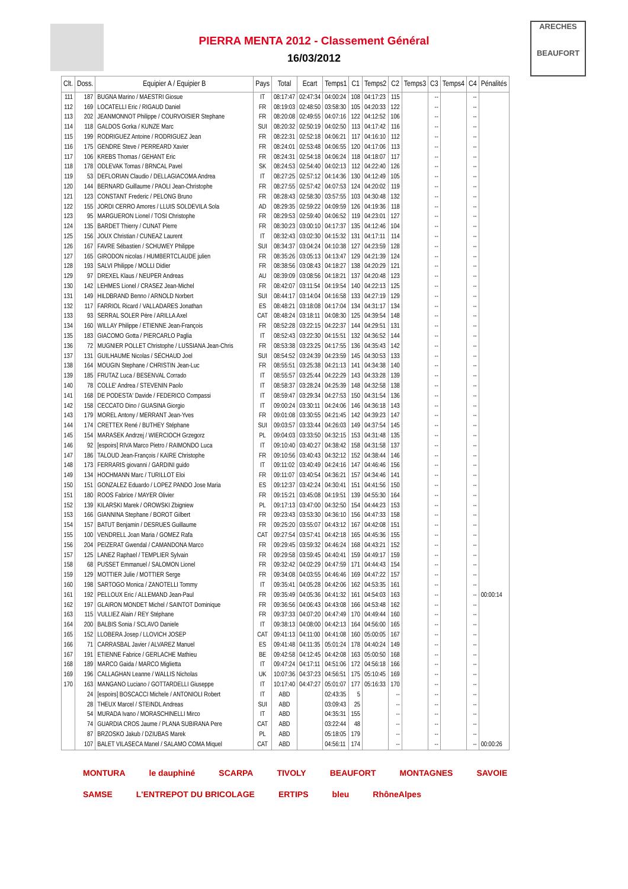ARECHES
BEAUFORT
PIERRA MENTA 2012 - Classement Général
16/03/2012
| Clt. | Doss. | Equipier A / Equipier B | Pays | Total | Ecart | Temps1 | C1 | Temps2 | C2 | Temps3 | C3 | Temps4 | C4 | Pénalités |
| --- | --- | --- | --- | --- | --- | --- | --- | --- | --- | --- | --- | --- | --- | --- |
| 111 | 187 | BUGNA Marino / MAESTRI Giosue | IT | 08:17:47 | 02:47:34 | 04:00:24 | 108 | 04:17:23 | 115 | | -- | | -- | |
| 112 | 169 | LOCATELLI Eric / RIGAUD Daniel | FR | 08:19:03 | 02:48:50 | 03:58:30 | 105 | 04:20:33 | 122 | | -- | | -- | |
| 113 | 202 | JEANMONNOT Philippe / COURVOISIER Stephane | FR | 08:20:08 | 02:49:55 | 04:07:16 | 122 | 04:12:52 | 106 | | -- | | -- | |
| 114 | 118 | GALDOS Gorka / KUNZE Marc | SUI | 08:20:32 | 02:50:19 | 04:02:50 | 113 | 04:17:42 | 116 | | -- | | -- | |
| 115 | 199 | RODRIGUEZ Antoine / RODRIGUEZ Jean | FR | 08:22:31 | 02:52:18 | 04:06:21 | 117 | 04:16:10 | 112 | | -- | | -- | |
| 116 | 175 | GENDRE Steve / PERREARD Xavier | FR | 08:24:01 | 02:53:48 | 04:06:55 | 120 | 04:17:06 | 113 | | -- | | -- | |
| 117 | 106 | KREBS Thomas / GEHANT Eric | FR | 08:24:31 | 02:54:18 | 04:06:24 | 118 | 04:18:07 | 117 | | -- | | -- | |
| 118 | 178 | ODLEVAK Tomas / BRNCAL Pavel | SK | 08:24:53 | 02:54:40 | 04:02:13 | 112 | 04:22:40 | 126 | | -- | | -- | |
| 119 | 53 | DEFLORIAN Claudio / DELLAGIACOMA Andrea | IT | 08:27:25 | 02:57:12 | 04:14:36 | 130 | 04:12:49 | 105 | | -- | | -- | |
| 120 | 144 | BERNARD Guillaume / PAOLI Jean-Christophe | FR | 08:27:55 | 02:57:42 | 04:07:53 | 124 | 04:20:02 | 119 | | -- | | -- | |
| 121 | 123 | CONSTANT Frederic / PELONG Bruno | FR | 08:28:43 | 02:58:30 | 03:57:55 | 103 | 04:30:48 | 132 | | -- | | -- | |
| 122 | 155 | JORDI CERRO Amores / LLUIS SOLDEVILA Sola | AD | 08:29:35 | 02:59:22 | 04:09:59 | 126 | 04:19:36 | 118 | | -- | | -- | |
| 123 | 95 | MARGUERON Lionel / TOSI Christophe | FR | 08:29:53 | 02:59:40 | 04:06:52 | 119 | 04:23:01 | 127 | | -- | | -- | |
| 124 | 135 | BARDET Thierry / CUNAT Pierre | FR | 08:30:23 | 03:00:10 | 04:17:37 | 135 | 04:12:46 | 104 | | -- | | -- | |
| 125 | 156 | JOUX Christian / CUNEAZ Laurent | IT | 08:32:43 | 03:02:30 | 04:15:32 | 131 | 04:17:11 | 114 | | -- | | -- | |
| 126 | 167 | FAVRE Sébastien / SCHUWEY Philippe | SUI | 08:34:37 | 03:04:24 | 04:10:38 | 127 | 04:23:59 | 128 | | -- | | -- | |
| 127 | 165 | GIRODON nicolas / HUMBERTCLAUDE julien | FR | 08:35:26 | 03:05:13 | 04:13:47 | 129 | 04:21:39 | 124 | | -- | | -- | |
| 128 | 193 | SALVI Philippe / MOLLI Didier | FR | 08:38:56 | 03:08:43 | 04:18:27 | 138 | 04:20:29 | 121 | | -- | | -- | |
| 129 | 97 | DREXEL Klaus / NEUPER Andreas | AU | 08:39:09 | 03:08:56 | 04:18:21 | 137 | 04:20:48 | 123 | | -- | | -- | |
| 130 | 142 | LEHMES Lionel / CRASEZ Jean-Michel | FR | 08:42:07 | 03:11:54 | 04:19:54 | 140 | 04:22:13 | 125 | | -- | | -- | |
| 131 | 149 | HILDBRAND Benno / ARNOLD Norbert | SUI | 08:44:17 | 03:14:04 | 04:16:58 | 133 | 04:27:19 | 129 | | -- | | -- | |
| 132 | 117 | FARRIOL Ricard / VALLADARES Jonathan | ES | 08:48:21 | 03:18:08 | 04:17:04 | 134 | 04:31:17 | 134 | | -- | | -- | |
| 133 | 93 | SERRAL SOLER Père / ARILLA Axel | CAT | 08:48:24 | 03:18:11 | 04:08:30 | 125 | 04:39:54 | 148 | | -- | | -- | |
| 134 | 160 | WILLAY Philippe / ETIENNE Jean-François | FR | 08:52:28 | 03:22:15 | 04:22:37 | 144 | 04:29:51 | 131 | | -- | | -- | |
| 135 | 183 | GIACOMO Gotta / PIERCARLO Paglia | IT | 08:52:43 | 03:22:30 | 04:15:51 | 132 | 04:36:52 | 144 | | -- | | -- | |
| 136 | 72 | MUGNIER POLLET Christophe / LUSSIANA Jean-Chris | FR | 08:53:38 | 03:23:25 | 04:17:55 | 136 | 04:35:43 | 142 | | -- | | -- | |
| 137 | 131 | GUILHAUME Nicolas / SÉCHAUD Joel | SUI | 08:54:52 | 03:24:39 | 04:23:59 | 145 | 04:30:53 | 133 | | -- | | -- | |
| 138 | 164 | MOUGIN Stephane / CHRISTIN Jean-Luc | FR | 08:55:51 | 03:25:38 | 04:21:13 | 141 | 04:34:38 | 140 | | -- | | -- | |
| 139 | 185 | FRUTAZ Luca / BESENVAL Corrado | IT | 08:55:57 | 03:25:44 | 04:22:29 | 143 | 04:33:28 | 139 | | -- | | -- | |
| 140 | 78 | COLLE' Andrea / STEVENIN Paolo | IT | 08:58:37 | 03:28:24 | 04:25:39 | 148 | 04:32:58 | 138 | | -- | | -- | |
| 141 | 168 | DE PODESTA' Davide / FEDERICO Compassi | IT | 08:59:47 | 03:29:34 | 04:27:53 | 150 | 04:31:54 | 136 | | -- | | -- | |
| 142 | 158 | CECCATO Dino / GUASINA Giorgio | IT | 09:00:24 | 03:30:11 | 04:24:06 | 146 | 04:36:18 | 143 | | -- | | -- | |
| 143 | 179 | MOREL Antony / MERRANT Jean-Yves | FR | 09:01:08 | 03:30:55 | 04:21:45 | 142 | 04:39:23 | 147 | | -- | | -- | |
| 144 | 174 | CRETTEX René / BUTHEY Stéphane | SUI | 09:03:57 | 03:33:44 | 04:26:03 | 149 | 04:37:54 | 145 | | -- | | -- | |
| 145 | 154 | MARASEK Andrzej / WIERCIOCH Grzegorz | PL | 09:04:03 | 03:33:50 | 04:32:15 | 153 | 04:31:48 | 135 | | -- | | -- | |
| 146 | 92 | [espoirs] RIVA Marco Pietro / RAIMONDO Luca | IT | 09:10:40 | 03:40:27 | 04:38:42 | 158 | 04:31:58 | 137 | | -- | | -- | |
| 147 | 186 | TALOUD Jean-François / KAIRE Christophe | FR | 09:10:56 | 03:40:43 | 04:32:12 | 152 | 04:38:44 | 146 | | -- | | -- | |
| 148 | 173 | FERRARIS giovanni / GARDINI guido | IT | 09:11:02 | 03:40:49 | 04:24:16 | 147 | 04:46:46 | 156 | | -- | | -- | |
| 149 | 134 | HOCHMANN Marc / TURILLOT Eloi | FR | 09:11:07 | 03:40:54 | 04:36:21 | 157 | 04:34:46 | 141 | | -- | | -- | |
| 150 | 151 | GONZALEZ Eduardo / LOPEZ PANDO Jose Maria | ES | 09:12:37 | 03:42:24 | 04:30:41 | 151 | 04:41:56 | 150 | | -- | | -- | |
| 151 | 180 | ROOS Fabrice / MAYER Olivier | FR | 09:15:21 | 03:45:08 | 04:19:51 | 139 | 04:55:30 | 164 | | -- | | -- | |
| 152 | 139 | KILARSKI Marek / OROWSKI Zbigniew | PL | 09:17:13 | 03:47:00 | 04:32:50 | 154 | 04:44:23 | 153 | | -- | | -- | |
| 153 | 166 | GIANNINA Stephane / BOROT Gilbert | FR | 09:23:43 | 03:53:30 | 04:36:10 | 156 | 04:47:33 | 158 | | -- | | -- | |
| 154 | 157 | BATUT Benjamin / DESRUES Guillaume | FR | 09:25:20 | 03:55:07 | 04:43:12 | 167 | 04:42:08 | 151 | | -- | | -- | |
| 155 | 100 | VENDRELL Joan Maria / GOMEZ Rafa | CAT | 09:27:54 | 03:57:41 | 04:42:18 | 165 | 04:45:36 | 155 | | -- | | -- | |
| 156 | 204 | PEIZERAT Gwendal / CAMANDONA Marco | FR | 09:29:45 | 03:59:32 | 04:46:24 | 168 | 04:43:21 | 152 | | -- | | -- | |
| 157 | 125 | LANEZ Raphael / TEMPLIER Sylvain | FR | 09:29:58 | 03:59:45 | 04:40:41 | 159 | 04:49:17 | 159 | | -- | | -- | |
| 158 | 68 | PUSSET Emmanuel / SALOMON Lionel | FR | 09:32:42 | 04:02:29 | 04:47:59 | 171 | 04:44:43 | 154 | | -- | | -- | |
| 159 | 129 | MOTTIER Julie / MOTTIER Serge | FR | 09:34:08 | 04:03:55 | 04:46:46 | 169 | 04:47:22 | 157 | | -- | | -- | |
| 160 | 198 | SARTOGO Monica / ZANOTELLI Tommy | IT | 09:35:41 | 04:05:28 | 04:42:06 | 162 | 04:53:35 | 161 | | -- | | -- | |
| 161 | 192 | PELLOUX Eric / ALLEMAND Jean-Paul | FR | 09:35:49 | 04:05:36 | 04:41:32 | 161 | 04:54:03 | 163 | | -- | | -- | 00:00:14 |
| 162 | 197 | GLAIRON MONDET Michel / SAINTOT Dominique | FR | 09:36:56 | 04:06:43 | 04:43:08 | 166 | 04:53:48 | 162 | | -- | | -- | |
| 163 | 115 | VULLIEZ Alain / REY Stéphane | FR | 09:37:33 | 04:07:20 | 04:47:49 | 170 | 04:49:44 | 160 | | -- | | -- | |
| 164 | 200 | BALBIS Sonia / SCLAVO Daniele | IT | 09:38:13 | 04:08:00 | 04:42:13 | 164 | 04:56:00 | 165 | | -- | | -- | |
| 165 | 152 | LLOBERA Josep / LLOVICH JOSEP | CAT | 09:41:13 | 04:11:00 | 04:41:08 | 160 | 05:00:05 | 167 | | -- | | -- | |
| 166 | 71 | CARRASBAL Javier / ALVAREZ Manuel | ES | 09:41:48 | 04:11:35 | 05:01:24 | 178 | 04:40:24 | 149 | | -- | | -- | |
| 167 | 191 | ETIENNE Fabrice / GERLACHE Mathieu | BE | 09:42:58 | 04:12:45 | 04:42:08 | 163 | 05:00:50 | 168 | | -- | | -- | |
| 168 | 189 | MARCO Gaida / MARCO Miglietta | IT | 09:47:24 | 04:17:11 | 04:51:06 | 172 | 04:56:18 | 166 | | -- | | -- | |
| 169 | 196 | CALLAGHAN Leanne / WALLIS Nicholas | UK | 10:07:36 | 04:37:23 | 04:56:51 | 175 | 05:10:45 | 169 | | -- | | -- | |
| 170 | 163 | MANGANO Luciano / GOTTARDELLI Giuseppe | IT | 10:17:40 | 04:47:27 | 05:01:07 | 177 | 05:16:33 | 170 | | -- | | -- | |
| | 24 | [espoirs] BOSCACCI Michele / ANTONIOLI Robert | IT | ABD | | 02:43:35 | 5 | | -- | | -- | | -- | |
| | 28 | THEUX Marcel / STEINDL Andreas | SUI | ABD | | 03:09:43 | 25 | | -- | | -- | | -- | |
| | 54 | MURADA Ivano / MORASCHINELLI Mirco | IT | ABD | | 04:35:31 | 155 | | -- | | -- | | -- | |
| | 74 | GUARDIA CROS Jaume / PLANA SUBIRANA Pere | CAT | ABD | | 03:22:44 | 48 | | -- | | -- | | -- | |
| | 87 | BRZOSKO Jakub / DZIUBAS Marek | PL | ABD | | 05:18:05 | 179 | | -- | | -- | | -- | |
| | 107 | BALET VILASECA Manel / SALAMO COMA Miquel | CAT | ABD | | 04:56:11 | 174 | | -- | | -- | | -- | 00:00:26 |
MONTURA le dauphiné SCARPA TIVOLY BEAUFORT MONTAGNES SAVOIE SAMSE L'ENTREPOT DU BRICOLAGE ERTIPS bleu RhôneAlpes